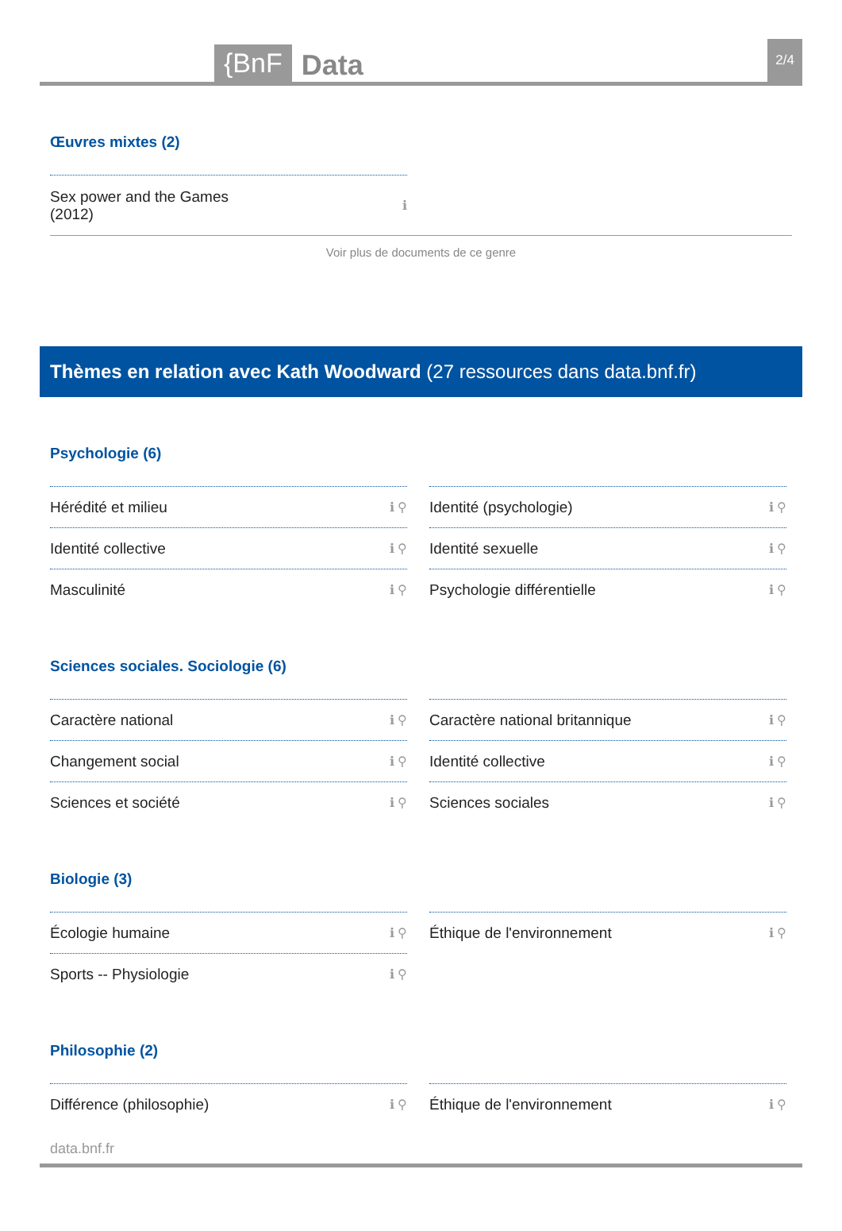{BnF Data 2/4
Œuvres mixtes (2)
Sex power and the Games
(2012) ℹ
Voir plus de documents de ce genre
Thèmes en relation avec Kath Woodward (27 ressources dans data.bnf.fr)
Psychologie (6)
Hérédité et milieu ℹ ⚲
Identité (psychologie) ℹ ⚲
Identité collective ℹ ⚲
Identité sexuelle ℹ ⚲
Masculinité ℹ ⚲
Psychologie différentielle ℹ ⚲
Sciences sociales. Sociologie (6)
Caractère national ℹ ⚲
Caractère national britannique ℹ ⚲
Changement social ℹ ⚲
Identité collective ℹ ⚲
Sciences et société ℹ ⚲
Sciences sociales ℹ ⚲
Biologie (3)
Écologie humaine ℹ ⚲
Éthique de l'environnement ℹ ⚲
Sports -- Physiologie ℹ ⚲
Philosophie (2)
Différence (philosophie) ℹ ⚲
Éthique de l'environnement ℹ ⚲
data.bnf.fr